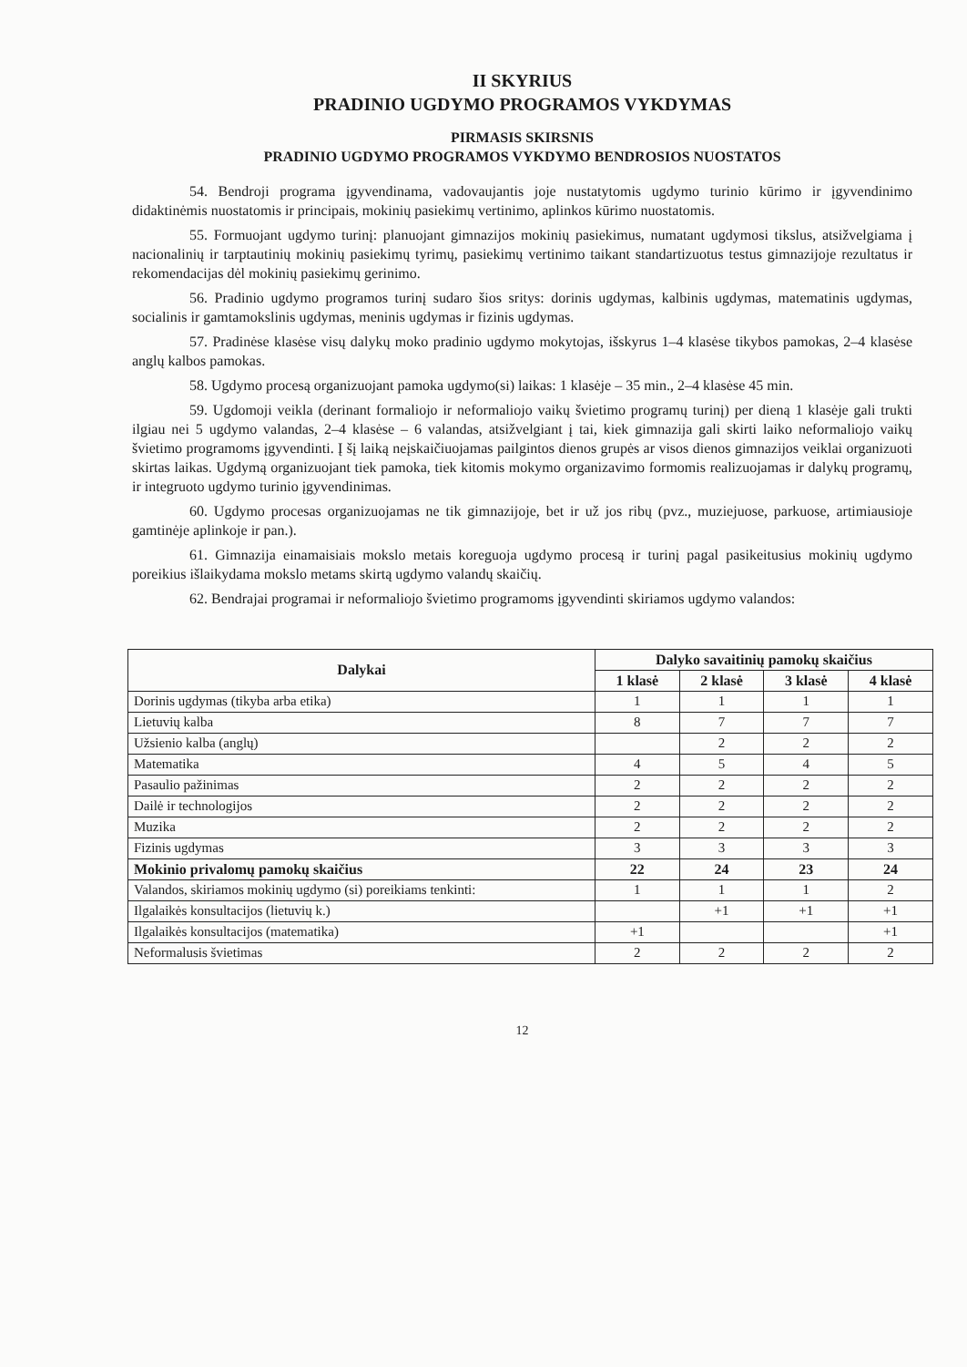II SKYRIUS
PRADINIO UGDYMO PROGRAMOS VYKDYMAS
PIRMASIS SKIRSNIS
PRADINIO UGDYMO PROGRAMOS VYKDYMO BENDROSIOS NUOSTATOS
54. Bendroji programa įgyvendinama, vadovaujantis joje nustatytomis ugdymo turinio kūrimo ir įgyvendinimo didaktinėmis nuostatomis ir principais, mokinių pasiekimų vertinimo, aplinkos kūrimo nuostatomis.
55. Formuojant ugdymo turinį: planuojant gimnazijos mokinių pasiekimus, numatant ugdymosi tikslus, atsižvelgiama į nacionalinių ir tarptautinių mokinių pasiekimų tyrimų, pasiekimų vertinimo taikant standartizuotus testus gimnazijoje rezultatus ir rekomendacijas dėl mokinių pasiekimų gerinimo.
56. Pradinio ugdymo programos turinį sudaro šios sritys: dorinis ugdymas, kalbinis ugdymas, matematinis ugdymas, socialinis ir gamtamokslinis ugdymas, meninis ugdymas ir fizinis ugdymas.
57. Pradinėse klasėse visų dalykų moko pradinio ugdymo mokytojas, išskyrus 1–4 klasėse tikybos pamokas, 2–4 klasėse anglų kalbos pamokas.
58. Ugdymo procesą organizuojant pamoka ugdymo(si) laikas: 1 klasėje – 35 min., 2–4 klasėse 45 min.
59. Ugdomoji veikla (derinant formaliojo ir neformaliojo vaikų švietimo programų turinį) per dieną 1 klasėje gali trukti ilgiau nei 5 ugdymo valandas, 2–4 klasėse – 6 valandas, atsižvelgiant į tai, kiek gimnazija gali skirti laiko neformaliojo vaikų švietimo programoms įgyvendinti. Į šį laiką neįskaičiuojamas pailgintos dienos grupės ar visos dienos gimnazijos veiklai organizuoti skirtas laikas. Ugdymą organizuojant tiek pamoka, tiek kitomis mokymo organizavimo formomis realizuojamas ir dalykų programų, ir integruoto ugdymo turinio įgyvendinimas.
60. Ugdymo procesas organizuojamas ne tik gimnazijoje, bet ir už jos ribų (pvz., muziejuose, parkuose, artimiausioje gamtinėje aplinkoje ir pan.).
61. Gimnazija einamaisiais mokslo metais koreguoja ugdymo procesą ir turinį pagal pasikeitusius mokinių ugdymo poreikius išlaikydama mokslo metams skirtą ugdymo valandų skaičių.
62. Bendrajai programai ir neformaliojo švietimo programoms įgyvendinti skiriamos ugdymo valandos:
| Dalykai | Dalyko savaitinių pamokų skaičius | | | |
| --- | --- | --- | --- | --- |
| | 1 klasė | 2 klasė | 3 klasė | 4 klasė |
| Dorinis ugdymas (tikyba arba etika) | 1 | 1 | 1 | 1 |
| Lietuvių kalba | 8 | 7 | 7 | 7 |
| Užsienio kalba (anglų) | | 2 | 2 | 2 |
| Matematika | 4 | 5 | 4 | 5 |
| Pasaulio pažinimas | 2 | 2 | 2 | 2 |
| Dailė ir technologijos | 2 | 2 | 2 | 2 |
| Muzika | 2 | 2 | 2 | 2 |
| Fizinis ugdymas | 3 | 3 | 3 | 3 |
| Mokinio privalomų pamokų skaičius | 22 | 24 | 23 | 24 |
| Valandos, skiriamos mokinių ugdymo (si) poreikiams tenkinti: | 1 | 1 | 1 | 2 |
| Ilgalaikės konsultacijos (lietuvių k.) | | +1 | +1 | +1 |
| Ilgalaikės konsultacijos (matematika) | +1 | | | +1 |
| Neformalusis švietimas | 2 | 2 | 2 | 2 |
12